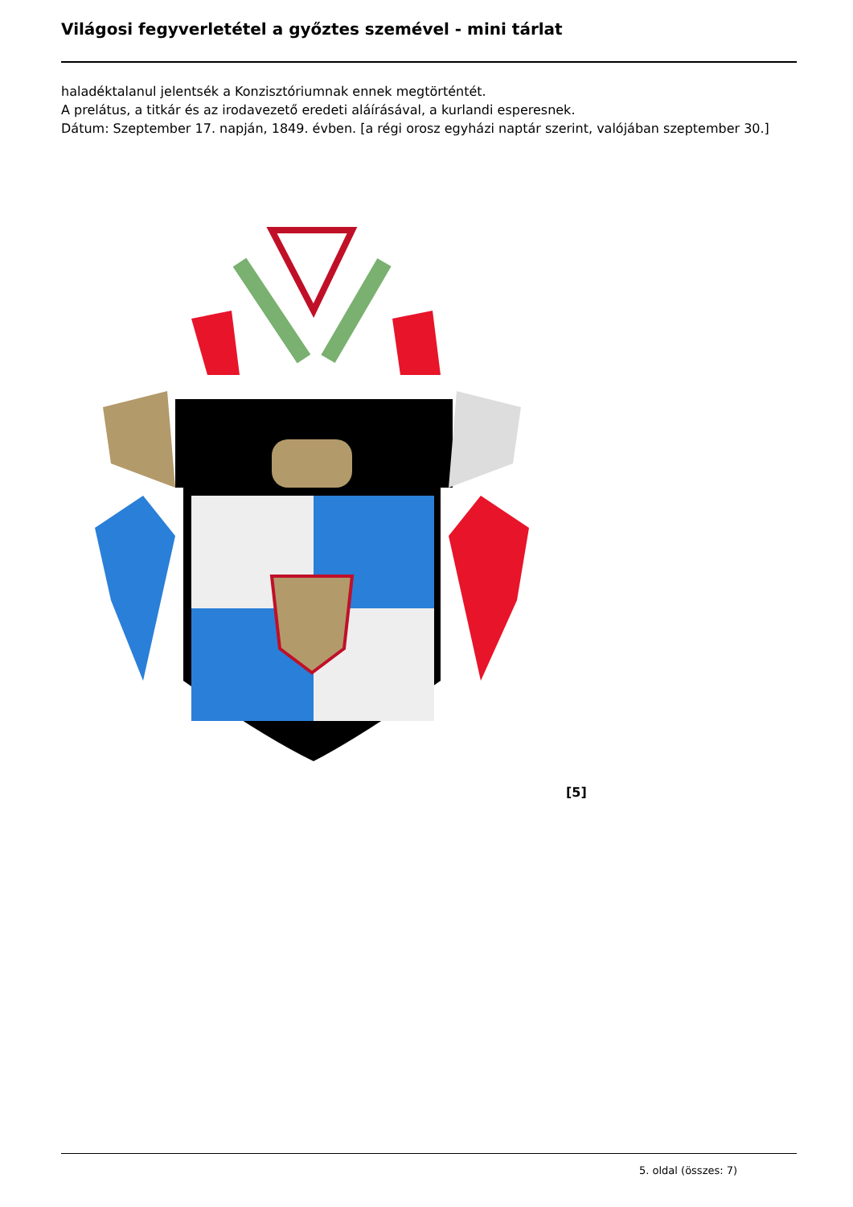Világosi fegyverletétel a győztes szemével - mini tárlat
haladéktalanul jelentsék a Konzisztóriumnak ennek megtörténtét.
A prelátus, a titkár és az irodavezető eredeti aláírásával, a kurlandi esperesnek.
Dátum: Szeptember 17. napján, 1849. évben. [a régi orosz egyházi naptár szerint, valójában szeptember 30.]
[5]
5. oldal (összes: 7)